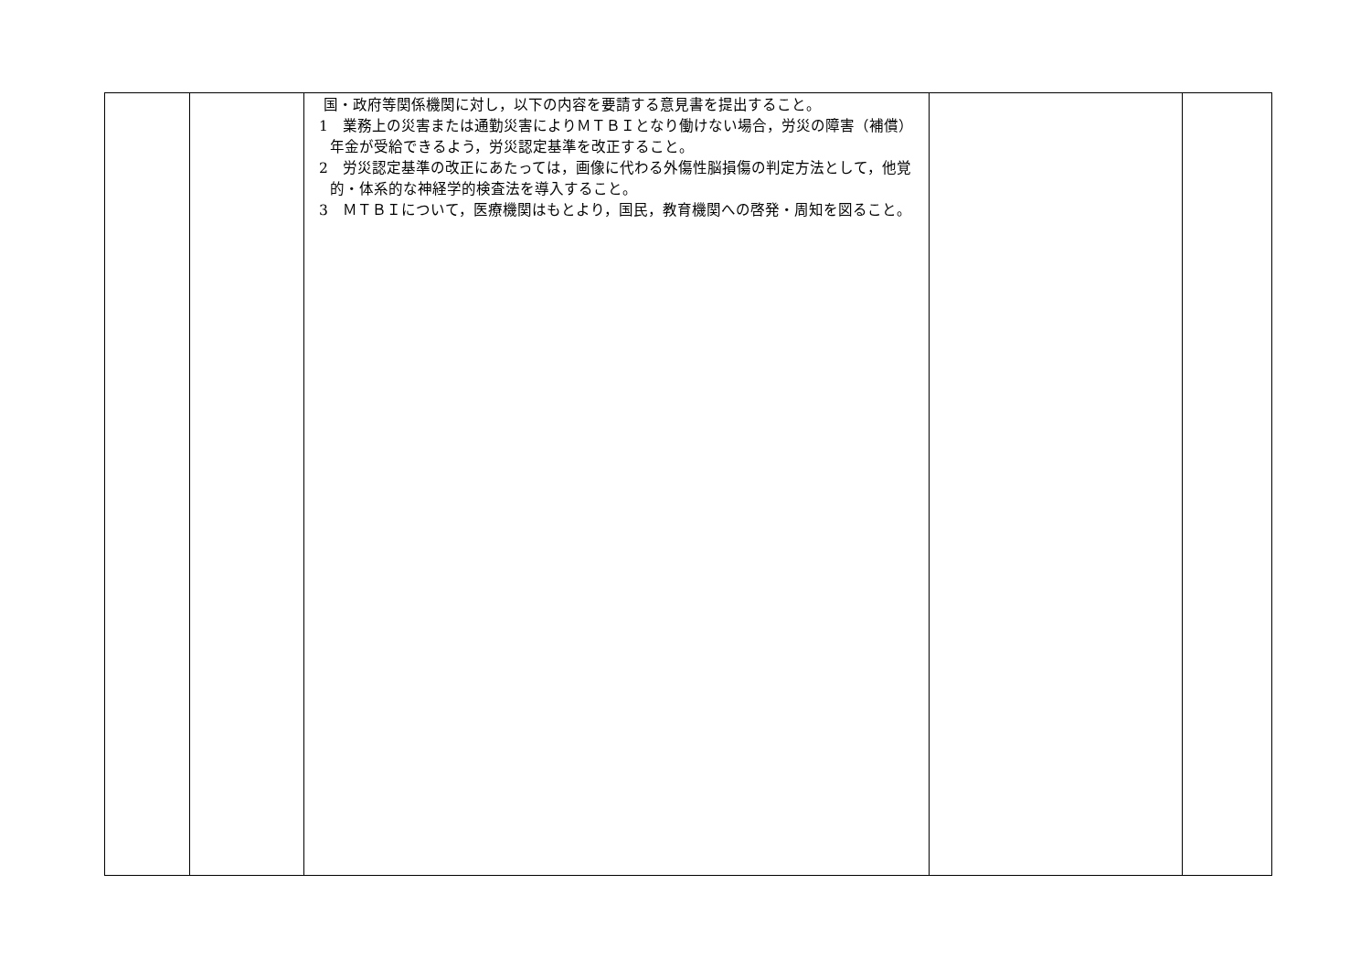| | | 国・政府等関係機関に対し，以下の内容を要請する意見書を提出すること。 1 業務上の災害または通勤災害によりＭＴＢＩとなり働けない場合，労災の障害（補償）年金が受給できるよう，労災認定基準を改正すること。 2 労災認定基準の改正にあたっては，画像に代わる外傷性脳損傷の判定方法として，他覚的・体系的な神経学的検査法を導入すること。 3 ＭＴＢＩについて，医療機関はもとより，国民，教育機関への啓発・周知を図ること。 | | |